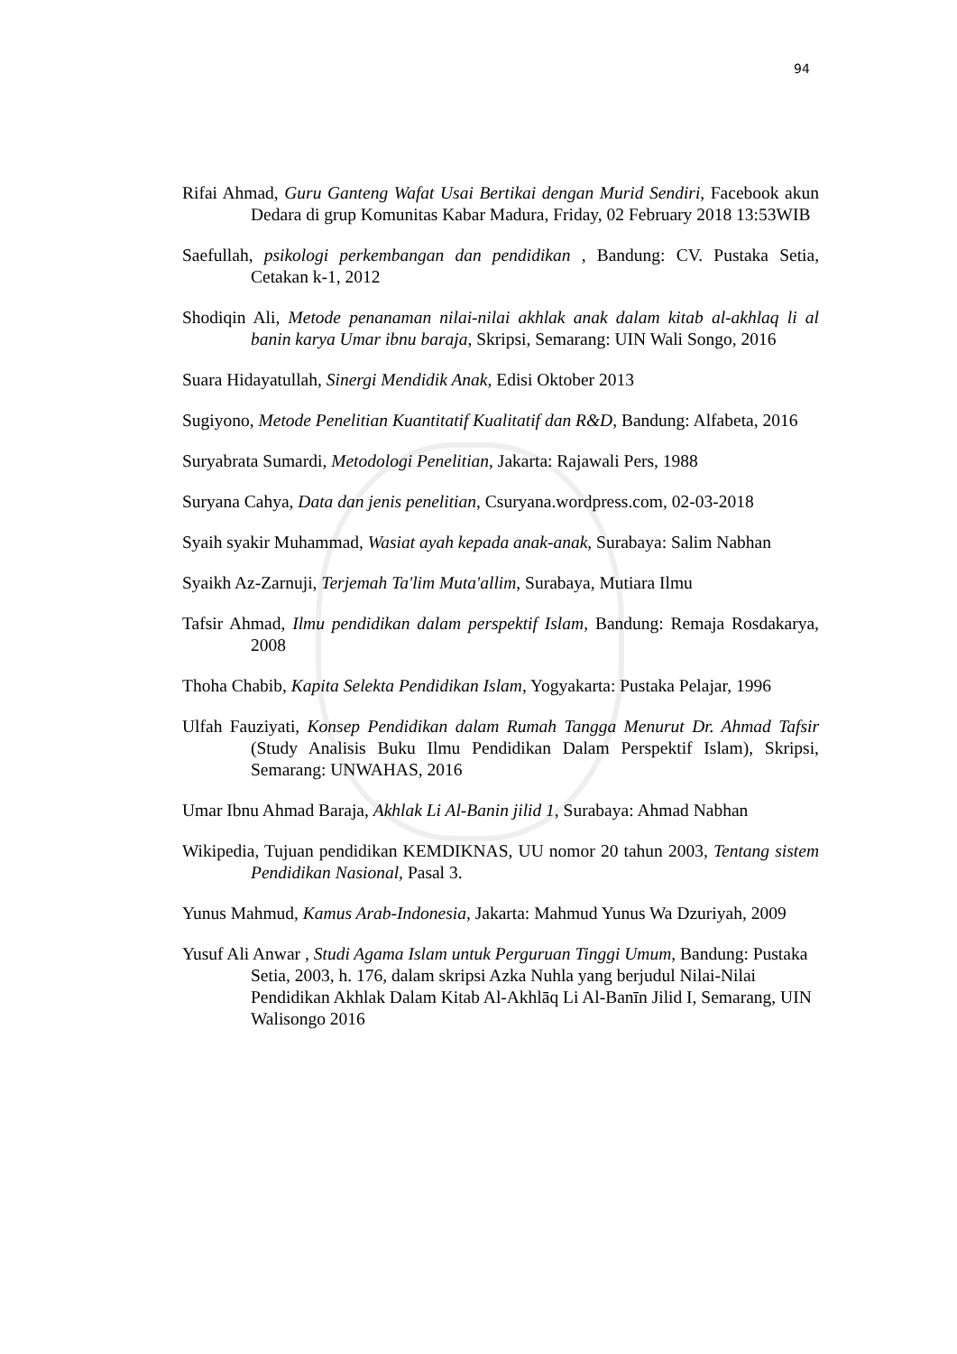94
Rifai Ahmad, Guru Ganteng Wafat Usai Bertikai dengan Murid Sendiri, Facebook akun Dedara di grup Komunitas Kabar Madura, Friday, 02 February 2018 13:53WIB
Saefullah, psikologi perkembangan dan pendidikan , Bandung: CV. Pustaka Setia, Cetakan k-1, 2012
Shodiqin Ali, Metode penanaman nilai-nilai akhlak anak dalam kitab al-akhlaq li al banin karya Umar ibnu baraja, Skripsi, Semarang: UIN Wali Songo, 2016
Suara Hidayatullah, Sinergi Mendidik Anak, Edisi Oktober 2013
Sugiyono, Metode Penelitian Kuantitatif Kualitatif dan R&D, Bandung: Alfabeta, 2016
Suryabrata Sumardi, Metodologi Penelitian, Jakarta: Rajawali Pers, 1988
Suryana Cahya, Data dan jenis penelitian, Csuryana.wordpress.com, 02-03-2018
Syaih syakir Muhammad, Wasiat ayah kepada anak-anak, Surabaya: Salim Nabhan
Syaikh Az-Zarnuji, Terjemah Ta'lim Muta'allim, Surabaya, Mutiara Ilmu
Tafsir Ahmad, Ilmu pendidikan dalam perspektif Islam, Bandung: Remaja Rosdakarya, 2008
Thoha Chabib, Kapita Selekta Pendidikan Islam, Yogyakarta: Pustaka Pelajar, 1996
Ulfah Fauziyati, Konsep Pendidikan dalam Rumah Tangga Menurut Dr. Ahmad Tafsir (Study Analisis Buku Ilmu Pendidikan Dalam Perspektif Islam), Skripsi, Semarang: UNWAHAS, 2016
Umar Ibnu Ahmad Baraja, Akhlak Li Al-Banin jilid 1, Surabaya: Ahmad Nabhan
Wikipedia, Tujuan pendidikan KEMDIKNAS, UU nomor 20 tahun 2003, Tentang sistem Pendidikan Nasional, Pasal 3.
Yunus Mahmud, Kamus Arab-Indonesia, Jakarta: Mahmud Yunus Wa Dzuriyah, 2009
Yusuf Ali Anwar , Studi Agama Islam untuk Perguruan Tinggi Umum, Bandung: Pustaka Setia, 2003, h. 176, dalam skripsi Azka Nuhla yang berjudul Nilai-Nilai Pendidikan Akhlak Dalam Kitab Al-Akhlāq Li Al-Banīn Jilid I, Semarang, UIN Walisongo 2016